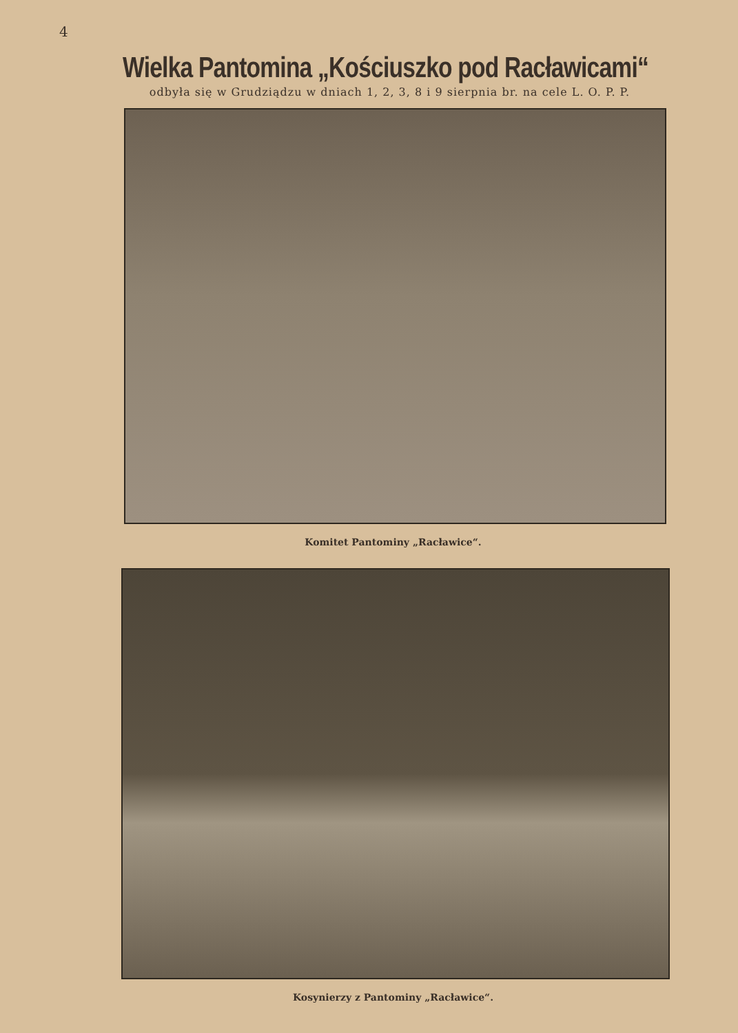4
Wielka Pantomina „Kościuszko pod Racławicami“
odbyła się w Grudziądzu w dniach 1, 2, 3, 8 i 9 sierpnia br. na cele L. O. P. P.
Komitet Pantominy „Racławice“.
Kosynierzy z Pantominy „Racławice“.